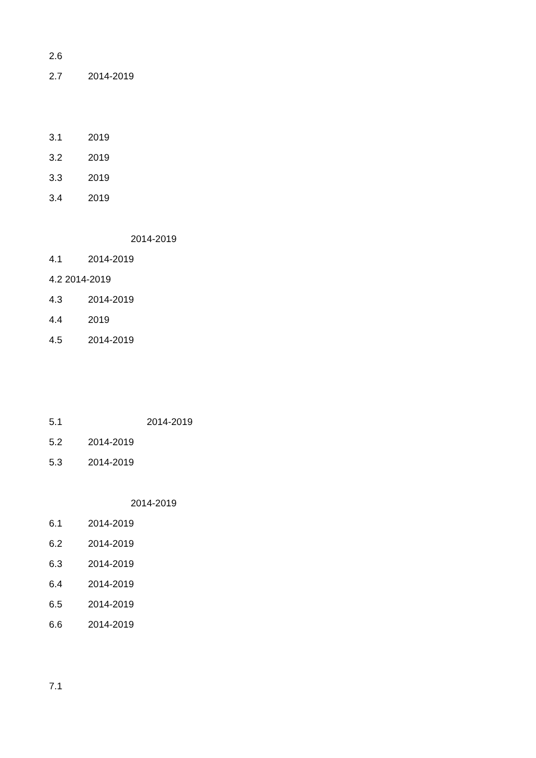2.6
2.7 2014-2019
3.1 2019
3.2 2019
3.3 2019
3.4 2019
2014-2019
4.1 2014-2019
4.2 2014-2019
4.3 2014-2019
4.4 2019
4.5 2014-2019
5.1 2014-2019
5.2 2014-2019
5.3 2014-2019
2014-2019
6.1 2014-2019
6.2 2014-2019
6.3 2014-2019
6.4 2014-2019
6.5 2014-2019
6.6 2014-2019
7.1